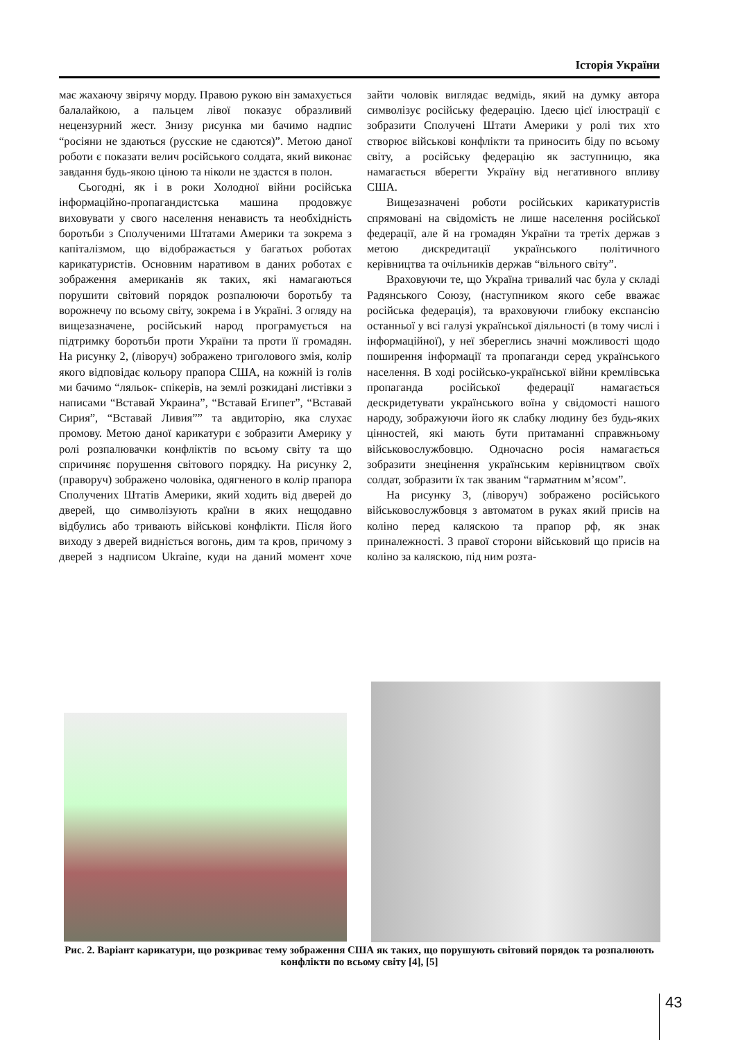Історія України
має жахаючу звірячу морду. Правою рукою він замахується балалайкою, а пальцем лівої показує образливий нецензурний жест. Знизу рисунка ми бачимо надпис “росіяни не здаються (русские не сдаются)”. Метою даної роботи є показати велич російського солдата, який виконає завдання будь-якою ціною та ніколи не здастся в полон.
Сьогодні, як і в роки Холодної війни російська інформаційно-пропагандистська машина продовжує виховувати у свого населення ненависть та необхідність боротьби з Сполученими Штатами Америки та зокрема з капіталізмом, що відображається у багатьох роботах карикатуристів. Основним наративом в даних роботах є зображення американів як таких, які намагаються порушити світовий порядок розпалюючи боротьбу та ворожнечу по всьому світу, зокрема і в Україні. З огляду на вищезазначене, російський народ програмується на підтримку боротьби проти України та проти її громадян. На рисунку 2, (ліворуч) зображено триголового змія, колір якого відповідає кольору прапора США, на кожній із голів ми бачимо “ляльок- спікерів, на землі розкидані листівки з написами “Вставай Украина”, “Вставай Египет”, “Вставай Сирия”, “Вставай Ливия”” та авдиторію, яка слухає промову. Метою даної карикатури є зобразити Америку у ролі розпалювачки конфліктів по всьому світу та що спричиняє порушення світового порядку. На рисунку 2, (праворуч) зображено чоловіка, одягненого в колір прапора Сполучених Штатів Америки, який ходить від дверей до дверей, що символізують країни в яких нещодавно відбулись або тривають військові конфлікти. Після його виходу з дверей видніється вогонь, дим та кров, причому з дверей з надписом Ukraine, куди на даний момент хоче зайти чоловік виглядає ведмідь, який на думку автора символізує російську федерацію. Ідеєю цієї ілюстрації є зобразити Сполучені Штати Америки у ролі тих хто створює військові конфлікти та приносить біду по всьому світу, а російську федерацію як заступницю, яка намагається вберегти Україну від негативного впливу США.
Вищезазначені роботи російських карикатуристів спрямовані на свідомість не лише населення російської федерації, але й на громадян України та третіх держав з метою дискредитації українського політичного керівництва та очільників держав “вільного світу”.
Враховуючи те, що Україна тривалий час була у складі Радянського Союзу, (наступником якого себе вважає російська федерація), та враховуючи глибоку експансію останньої у всі галузі української діяльності (в тому числі і інформаційної), у неї збереглись значні можливості щодо поширення інформації та пропаганди серед українського населення. В ході російсько-української війни кремлівська пропаганда російської федерації намагається дескридетувати українського воїна у свідомості нашого народу, зображуючи його як слабку людину без будь-яких цінностей, які мають бути притаманні справжньому військовослужбовцю. Одночасно росія намагається зобразити знецінення українським керівництвом своїх солдат, зобразити їх так званим “гарматним м’ясом”.
На рисунку 3, (ліворуч) зображено російського військовослужбовця з автоматом в руках який присів на коліно перед каляскою та прапор рф, як знак приналежності. З правої сторони військовий що присів на коліно за каляскою, під ним розта-
Рис. 2. Варіант карикатури, що розкриває тему зображення США як таких, що порушують світовий порядок та розпалюють конфлікти по всьому світу [4], [5]
43